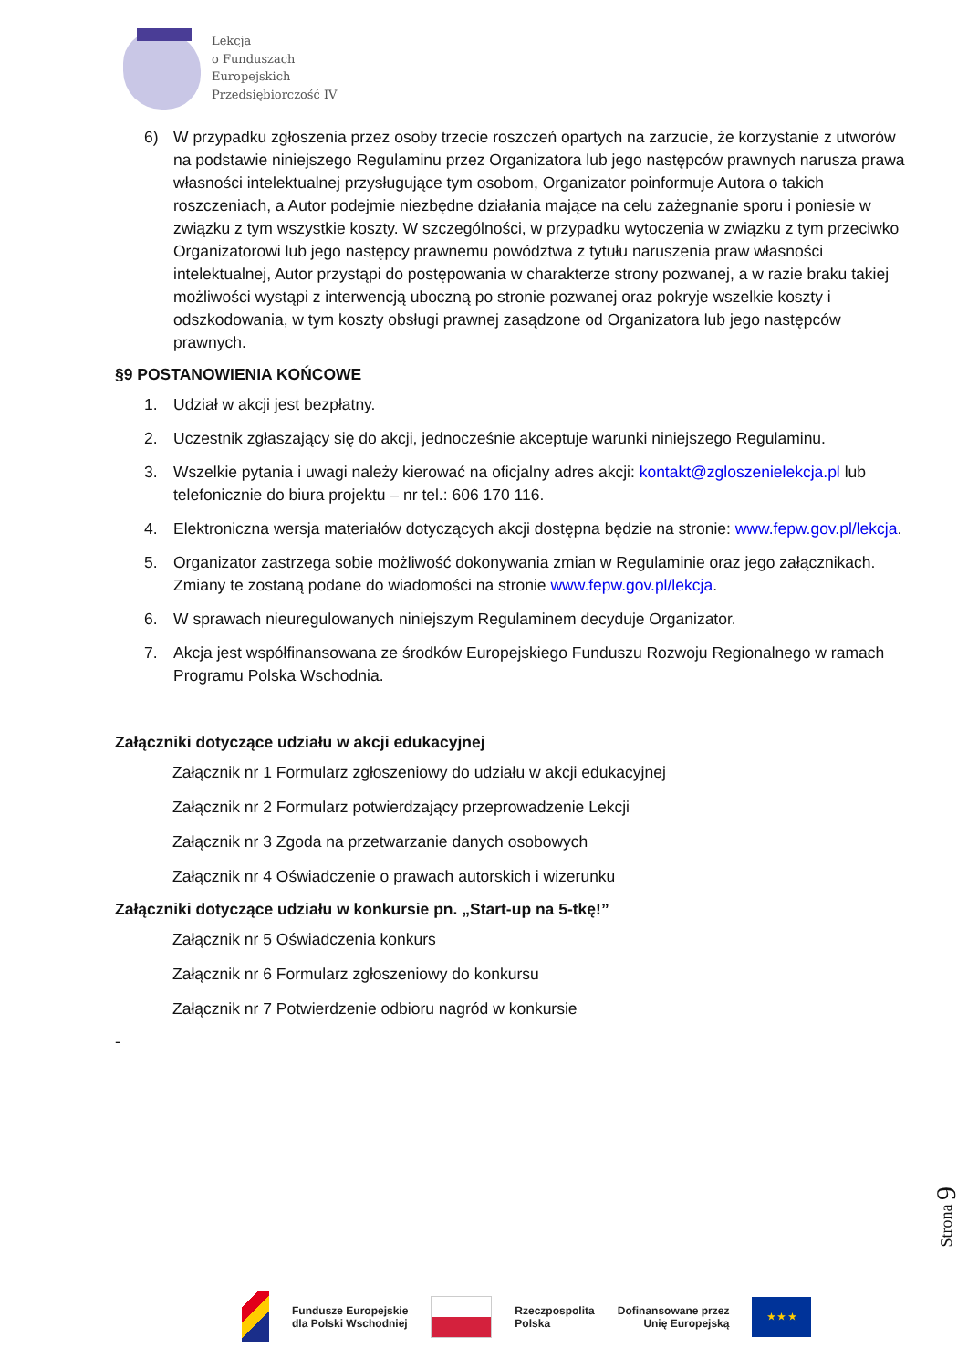Lekcja
o Funduszach
Europejskich
Przedsiębiorczość IV
6) W przypadku zgłoszenia przez osoby trzecie roszczeń opartych na zarzucie, że korzystanie z utworów na podstawie niniejszego Regulaminu przez Organizatora lub jego następców prawnych narusza prawa własności intelektualnej przysługujące tym osobom, Organizator poinformuje Autora o takich roszczeniach, a Autor podejmie niezbędne działania mające na celu zażegnanie sporu i poniesie w związku z tym wszystkie koszty. W szczególności, w przypadku wytoczenia w związku z tym przeciwko Organizatorowi lub jego następcy prawnemu powództwa z tytułu naruszenia praw własności intelektualnej, Autor przystąpi do postępowania w charakterze strony pozwanej, a w razie braku takiej możliwości wystąpi z interwencją uboczną po stronie pozwanej oraz pokryje wszelkie koszty i odszkodowania, w tym koszty obsługi prawnej zasądzone od Organizatora lub jego następców prawnych.
§9 POSTANOWIENIA KOŃCOWE
1. Udział w akcji jest bezpłatny.
2. Uczestnik zgłaszający się do akcji, jednocześnie akceptuje warunki niniejszego Regulaminu.
3. Wszelkie pytania i uwagi należy kierować na oficjalny adres akcji: kontakt@zgloszenielekcja.pl lub telefonicznie do biura projektu – nr tel.: 606 170 116.
4. Elektroniczna wersja materiałów dotyczących akcji dostępna będzie na stronie: www.fepw.gov.pl/lekcja.
5. Organizator zastrzega sobie możliwość dokonywania zmian w Regulaminie oraz jego załącznikach. Zmiany te zostaną podane do wiadomości na stronie www.fepw.gov.pl/lekcja.
6. W sprawach nieuregulowanych niniejszym Regulaminem decyduje Organizator.
7. Akcja jest współfinansowana ze środków Europejskiego Funduszu Rozwoju Regionalnego w ramach Programu Polska Wschodnia.
Załączniki dotyczące udziału w akcji edukacyjnej
Załącznik nr 1 Formularz zgłoszeniowy do udziału w akcji edukacyjnej
Załącznik nr 2 Formularz potwierdzający przeprowadzenie Lekcji
Załącznik nr 3 Zgoda na przetwarzanie danych osobowych
Załącznik nr 4 Oświadczenie o prawach autorskich i wizerunku
Załączniki dotyczące udziału w konkursie pn. „Start-up na 5-tkę!”
Załącznik nr 5 Oświadczenia konkurs
Załącznik nr 6 Formularz zgłoszeniowy do konkursu
Załącznik nr 7 Potwierdzenie odbioru nagród w konkursie
-
Strona 9
Fundusze Europejskie
dla Polski Wschodniej
Rzeczpospolita
Polska
Dofinansowane przez
Unię Europejską
★ ★ ★